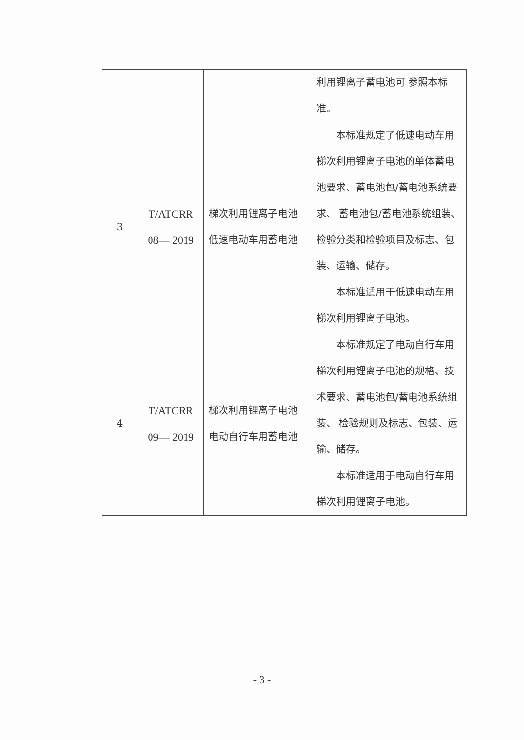| | | | 利用锂离子蓄电池可 参照本标准。 |
| 3 | T/ATCRR 08— 2019 | 梯次利用锂离子电池 低速电动车用蓄电池 | 本标准规定了低速电动车用梯次利用锂离子电池的单体蓄电池要求、蓄电池包/蓄电池系统要求、 蓄电池包/蓄电池系统组装、检验分类和检验项目及标志、包装、运输、储存。 本标准适用于低速电动车用梯次利用锂离子电池。 |
| 4 | T/ATCRR 09— 2019 | 梯次利用锂离子电池 电动自行车用蓄电池 | 本标准规定了电动自行车用梯次利用锂离子电池的规格、技术要求、蓄电池包/蓄电池系统组装、 检验规则及标志、包装、运输、储存。 本标准适用于电动自行车用梯次利用锂离子电池。 |
- 3 -